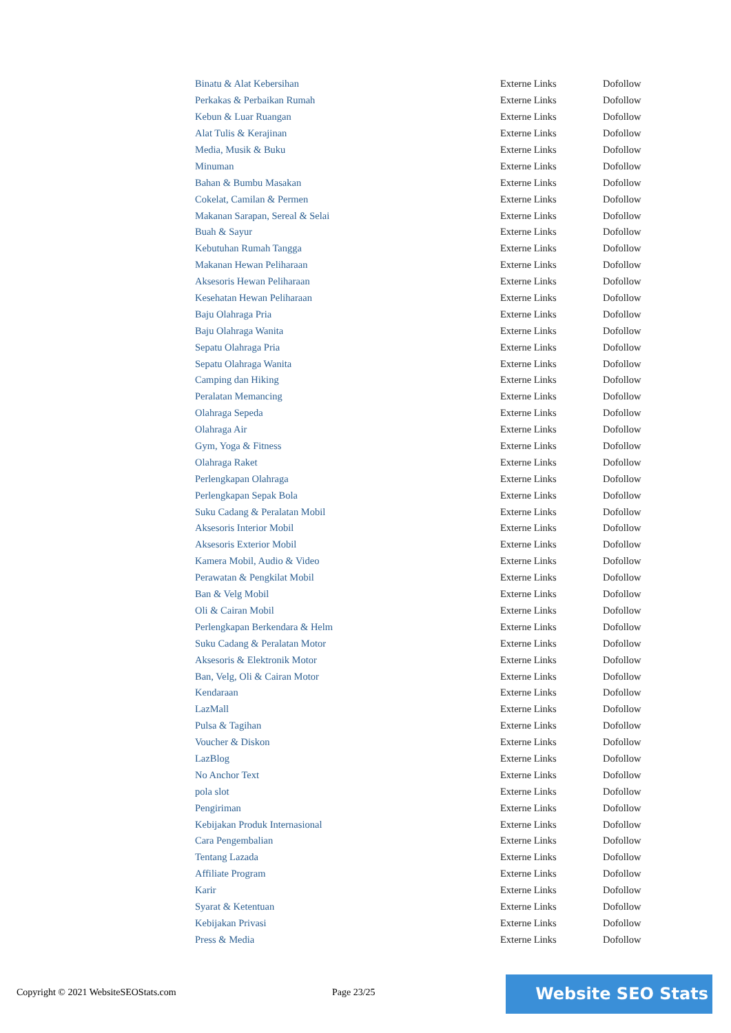| Binatu & Alat Kebersihan | Externe Links | Dofollow |
| Perkakas & Perbaikan Rumah | Externe Links | Dofollow |
| Kebun & Luar Ruangan | Externe Links | Dofollow |
| Alat Tulis & Kerajinan | Externe Links | Dofollow |
| Media, Musik & Buku | Externe Links | Dofollow |
| Minuman | Externe Links | Dofollow |
| Bahan & Bumbu Masakan | Externe Links | Dofollow |
| Cokelat, Camilan & Permen | Externe Links | Dofollow |
| Makanan Sarapan, Sereal & Selai | Externe Links | Dofollow |
| Buah & Sayur | Externe Links | Dofollow |
| Kebutuhan Rumah Tangga | Externe Links | Dofollow |
| Makanan Hewan Peliharaan | Externe Links | Dofollow |
| Aksesoris Hewan Peliharaan | Externe Links | Dofollow |
| Kesehatan Hewan Peliharaan | Externe Links | Dofollow |
| Baju Olahraga Pria | Externe Links | Dofollow |
| Baju Olahraga Wanita | Externe Links | Dofollow |
| Sepatu Olahraga Pria | Externe Links | Dofollow |
| Sepatu Olahraga Wanita | Externe Links | Dofollow |
| Camping dan Hiking | Externe Links | Dofollow |
| Peralatan Memancing | Externe Links | Dofollow |
| Olahraga Sepeda | Externe Links | Dofollow |
| Olahraga Air | Externe Links | Dofollow |
| Gym, Yoga & Fitness | Externe Links | Dofollow |
| Olahraga Raket | Externe Links | Dofollow |
| Perlengkapan Olahraga | Externe Links | Dofollow |
| Perlengkapan Sepak Bola | Externe Links | Dofollow |
| Suku Cadang & Peralatan Mobil | Externe Links | Dofollow |
| Aksesoris Interior Mobil | Externe Links | Dofollow |
| Aksesoris Exterior Mobil | Externe Links | Dofollow |
| Kamera Mobil, Audio & Video | Externe Links | Dofollow |
| Perawatan & Pengkilat Mobil | Externe Links | Dofollow |
| Ban & Velg Mobil | Externe Links | Dofollow |
| Oli & Cairan Mobil | Externe Links | Dofollow |
| Perlengkapan Berkendara & Helm | Externe Links | Dofollow |
| Suku Cadang & Peralatan Motor | Externe Links | Dofollow |
| Aksesoris & Elektronik Motor | Externe Links | Dofollow |
| Ban, Velg, Oli & Cairan Motor | Externe Links | Dofollow |
| Kendaraan | Externe Links | Dofollow |
| LazMall | Externe Links | Dofollow |
| Pulsa & Tagihan | Externe Links | Dofollow |
| Voucher & Diskon | Externe Links | Dofollow |
| LazBlog | Externe Links | Dofollow |
| No Anchor Text | Externe Links | Dofollow |
| pola slot | Externe Links | Dofollow |
| Pengiriman | Externe Links | Dofollow |
| Kebijakan Produk Internasional | Externe Links | Dofollow |
| Cara Pengembalian | Externe Links | Dofollow |
| Tentang Lazada | Externe Links | Dofollow |
| Affiliate Program | Externe Links | Dofollow |
| Karir | Externe Links | Dofollow |
| Syarat & Ketentuan | Externe Links | Dofollow |
| Kebijakan Privasi | Externe Links | Dofollow |
| Press & Media | Externe Links | Dofollow |
Copyright © 2021 WebsiteSEOStats.com Page 23/25 Website SEO Stats